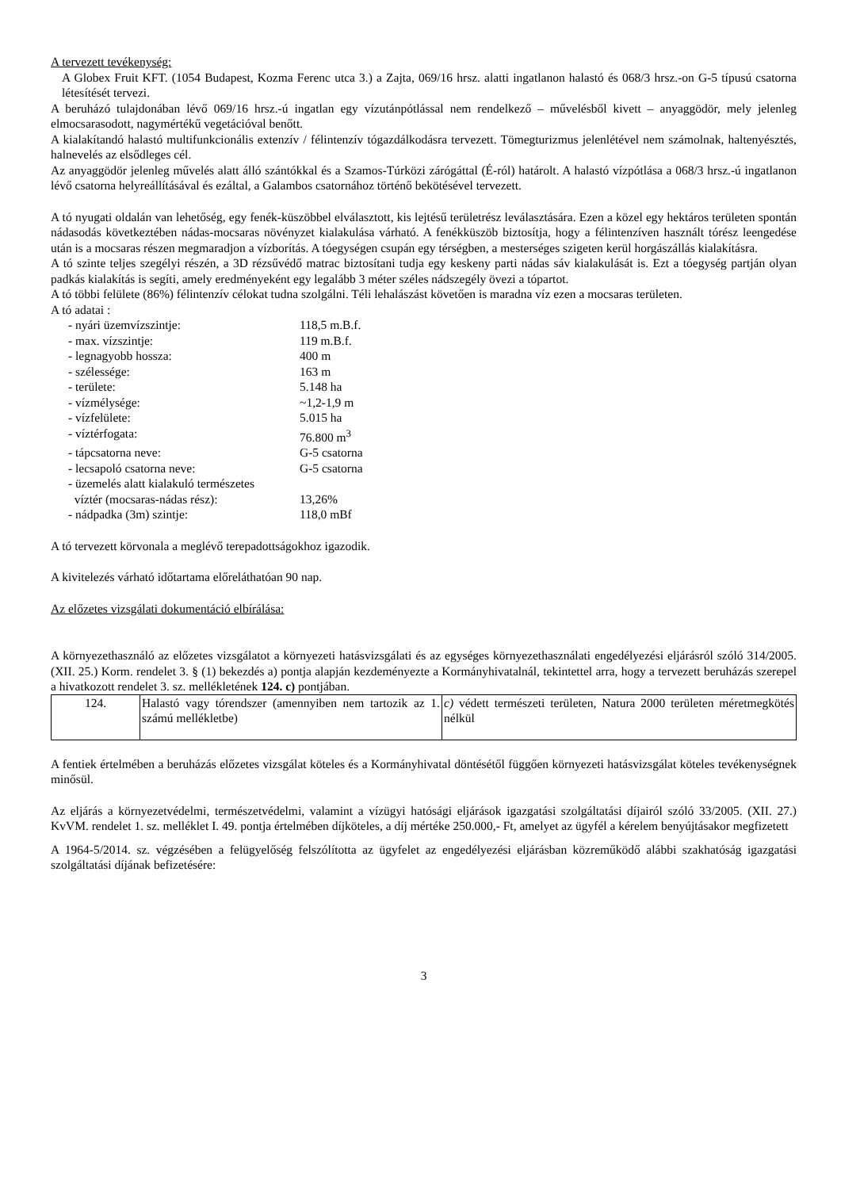A tervezett tevékenység:
A Globex Fruit KFT. (1054 Budapest, Kozma Ferenc utca 3.) a Zajta, 069/16 hrsz. alatti ingatlanon halastó és 068/3 hrsz.-on G-5 típusú csatorna létesítését tervezi.
A beruházó tulajdonában lévő 069/16 hrsz.-ú ingatlan egy vízutánpótlással nem rendelkező – művelésből kivett – anyaggödör, mely jelenleg elmocsarasodott, nagymértékű vegetációval benőtt.
A kialakítandó halastó multifunkcionális extenzív / félintenzív tógazdálkodásra tervezett. Tömegturizmus jelenlétével nem számolnak, haltenyésztés, halnevelés az elsődleges cél.
Az anyaggödör jelenleg művelés alatt álló szántókkal és a Szamos-Túrközi zárógáttal (É-ról) határolt. A halastó vízpótlása a 068/3 hrsz.-ú ingatlanon lévő csatorna helyreállításával és ezáltal, a Galambos csatornához történő bekötésével tervezett.
A tó nyugati oldalán van lehetőség, egy fenék-küszöbbel elválasztott, kis lejtésű területrész leválasztására. Ezen a közel egy hektáros területen spontán nádasodás következtében nádas-mocsaras növényzet kialakulása várható. A fenékküszöb biztosítja, hogy a félintenzíven használt tórész leengedése után is a mocsaras részen megmaradjon a vízborítás. A tóegységen csupán egy térségben, a mesterséges szigeten kerül horgászállás kialakításra.
A tó szinte teljes szegélyi részén, a 3D rézsűvédő matrac biztosítani tudja egy keskeny parti nádas sáv kialakulását is. Ezt a tóegység partján olyan padkás kialakítás is segíti, amely eredményeként egy legalább 3 méter széles nádszegély övezi a tópartot.
A tó többi felülete (86%) félintenzív célokat tudna szolgálni. Téli lehalászást követően is maradna víz ezen a mocsaras területen.
A tó adatai :
| - nyári üzemvízszintje: | 118,5 m.B.f. |
| - max. vízszintje: | 119 m.B.f. |
| - legnagyobb hossza: | 400 m |
| - szélessége: | 163 m |
| - területe: | 5.148 ha |
| - vízmélysége: | ~1,2-1,9 m |
| - vízfelülete: | 5.015 ha |
| - víztérfogata: | 76.800 m<sup>3</sup> |
| - tápcsatorna neve: | G-5 csatorna |
| - lecsapoló csatorna neve: | G-5 csatorna |
| - üzemelés alatt kialakuló természetes | |
| víztér (mocsaras-nádas rész): | 13,26% |
| - nádpadka (3m) szintje: | 118,0 mBf |
A tó tervezett körvonala a meglévő terepadottságokhoz igazodik.
A kivitelezés várható időtartama előreláthatóan 90 nap.
Az előzetes vizsgálati dokumentáció elbírálása:
A környezethasználó az előzetes vizsgálatot a környezeti hatásvizsgálati és az egységes környezethasználati engedélyezési eljárásról szóló 314/2005. (XII. 25.) Korm. rendelet 3. § (1) bekezdés a) pontja alapján kezdeményezte a Kormányhivatalnál, tekintettel arra, hogy a tervezett beruházás szerepel a hivatkozott rendelet 3. sz. mellékletének 124. c) pontjában.
| 124. | Halastó vagy tórendszer (amennyiben nem tartozik az 1. számú mellékletbe) | c) védett természeti területen, Natura 2000 területen méretmegkötés nélkül |
A fentiek értelmében a beruházás előzetes vizsgálat köteles és a Kormányhivatal döntésétől függően környezeti hatásvizsgálat köteles tevékenységnek minősül.
Az eljárás a környezetvédelmi, természetvédelmi, valamint a vízügyi hatósági eljárások igazgatási szolgáltatási díjairól szóló 33/2005. (XII. 27.) KvVM. rendelet 1. sz. melléklet I. 49. pontja értelmében díjköteles, a díj mértéke 250.000,- Ft, amelyet az ügyfél a kérelem benyújtásakor megfizetett
A 1964-5/2014. sz. végzésében a felügyelőség felszólította az ügyfelet az engedélyezési eljárásban közreműködő alábbi szakhatóság igazgatási szolgáltatási díjának befizetésére:
3